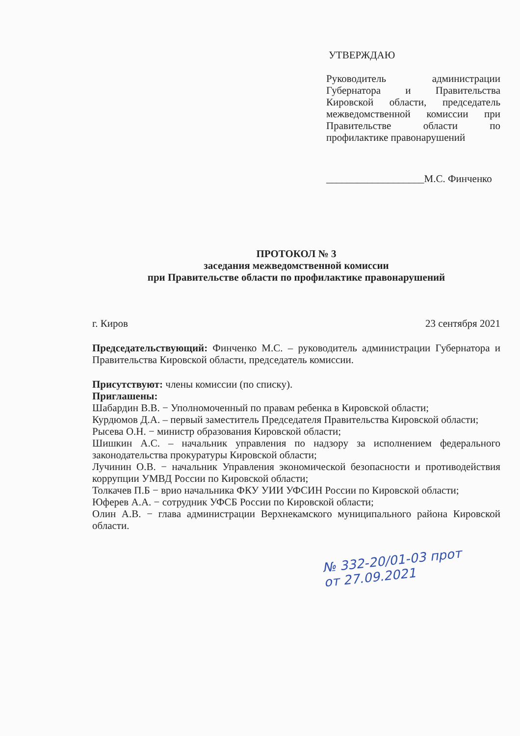УТВЕРЖДАЮ
Руководитель администрации Губернатора и Правительства Кировской области, председатель межведомственной комиссии при Правительстве области по профилактике правонарушений
___________________М.С. Финченко
ПРОТОКОЛ № 3
заседания межведомственной комиссии
при Правительстве области по профилактике правонарушений
г. Киров 23 сентября 2021
Председательствующий: Финченко М.С. – руководитель администрации Губернатора и Правительства Кировской области, председатель комиссии.
Присутствуют: члены комиссии (по списку).
Приглашены:
Шабардин В.В. − Уполномоченный по правам ребенка в Кировской области;
Курдюмов Д.А. – первый заместитель Председателя Правительства Кировской области;
Рысева О.Н. − министр образования Кировской области;
Шишкин А.С. – начальник управления по надзору за исполнением федерального законодательства прокуратуры Кировской области;
Лучинин О.В. − начальник Управления экономической безопасности и противодействия коррупции УМВД России по Кировской области;
Толкачев П.Б − врио начальника ФКУ УИИ УФСИН России по Кировской области;
Юферев А.А. − сотрудник УФСБ России по Кировской области;
Олин А.В. − глава администрации Верхнекамского муниципального района Кировской области.
№ 332-20/01-03 прот
от 27.09.2021